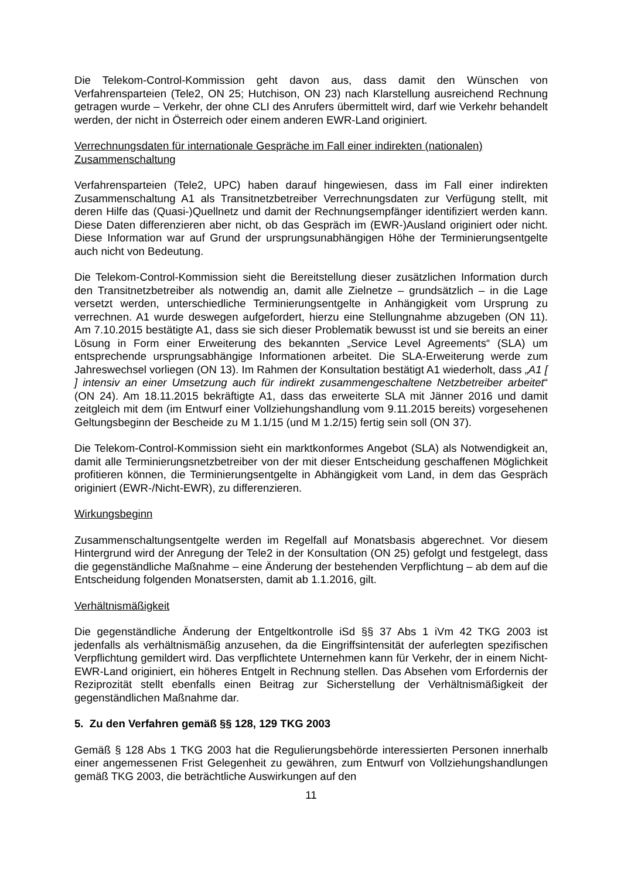Die Telekom-Control-Kommission geht davon aus, dass damit den Wünschen von Verfahrensparteien (Tele2, ON 25; Hutchison, ON 23) nach Klarstellung ausreichend Rechnung getragen wurde – Verkehr, der ohne CLI des Anrufers übermittelt wird, darf wie Verkehr behandelt werden, der nicht in Österreich oder einem anderen EWR-Land originiert.
Verrechnungsdaten für internationale Gespräche im Fall einer indirekten (nationalen) Zusammenschaltung
Verfahrensparteien (Tele2, UPC) haben darauf hingewiesen, dass im Fall einer indirekten Zusammenschaltung A1 als Transitnetzbetreiber Verrechnungsdaten zur Verfügung stellt, mit deren Hilfe das (Quasi-)Quellnetz und damit der Rechnungsempfänger identifiziert werden kann. Diese Daten differenzieren aber nicht, ob das Gespräch im (EWR-)Ausland originiert oder nicht. Diese Information war auf Grund der ursprungsunabhängigen Höhe der Terminierungsentgelte auch nicht von Bedeutung.
Die Telekom-Control-Kommission sieht die Bereitstellung dieser zusätzlichen Information durch den Transitnetzbetreiber als notwendig an, damit alle Zielnetze – grundsätzlich – in die Lage versetzt werden, unterschiedliche Terminierungsentgelte in Anhängigkeit vom Ursprung zu verrechnen. A1 wurde deswegen aufgefordert, hierzu eine Stellungnahme abzugeben (ON 11). Am 7.10.2015 bestätigte A1, dass sie sich dieser Problematik bewusst ist und sie bereits an einer Lösung in Form einer Erweiterung des bekannten „Service Level Agreements“ (SLA) um entsprechende ursprungsabhängige Informationen arbeitet. Die SLA-Erweiterung werde zum Jahreswechsel vorliegen (ON 13). Im Rahmen der Konsultation bestätigt A1 wiederholt, dass „A1 [ ] intensiv an einer Umsetzung auch für indirekt zusammengeschaltene Netzbetreiber arbeitet“ (ON 24). Am 18.11.2015 bekräftigte A1, dass das erweiterte SLA mit Jänner 2016 und damit zeitgleich mit dem (im Entwurf einer Vollziehungshandlung vom 9.11.2015 bereits) vorgesehenen Geltungsbeginn der Bescheide zu M 1.1/15 (und M 1.2/15) fertig sein soll (ON 37).
Die Telekom-Control-Kommission sieht ein marktkonformes Angebot (SLA) als Notwendigkeit an, damit alle Terminierungsnetzbetreiber von der mit dieser Entscheidung geschaffenen Möglichkeit profitieren können, die Terminierungsentgelte in Abhängigkeit vom Land, in dem das Gespräch originiert (EWR-/Nicht-EWR), zu differenzieren.
Wirkungsbeginn
Zusammenschaltungsentgelte werden im Regelfall auf Monatsbasis abgerechnet. Vor diesem Hintergrund wird der Anregung der Tele2 in der Konsultation (ON 25) gefolgt und festgelegt, dass die gegenständliche Maßnahme – eine Änderung der bestehenden Verpflichtung – ab dem auf die Entscheidung folgenden Monatsersten, damit ab 1.1.2016, gilt.
Verhältnismäßigkeit
Die gegenständliche Änderung der Entgeltkontrolle iSd §§ 37 Abs 1 iVm 42 TKG 2003 ist jedenfalls als verhältnismäßig anzusehen, da die Eingriffsintensität der auferlegten spezifischen Verpflichtung gemildert wird. Das verpflichtete Unternehmen kann für Verkehr, der in einem Nicht-EWR-Land originiert, ein höheres Entgelt in Rechnung stellen. Das Absehen vom Erfordernis der Reziprozität stellt ebenfalls einen Beitrag zur Sicherstellung der Verhältnismäßigkeit der gegenständlichen Maßnahme dar.
5. Zu den Verfahren gemäß §§ 128, 129 TKG 2003
Gemäß § 128 Abs 1 TKG 2003 hat die Regulierungsbehörde interessierten Personen innerhalb einer angemessenen Frist Gelegenheit zu gewähren, zum Entwurf von Vollziehungshandlungen gemäß TKG 2003, die beträchtliche Auswirkungen auf den
11